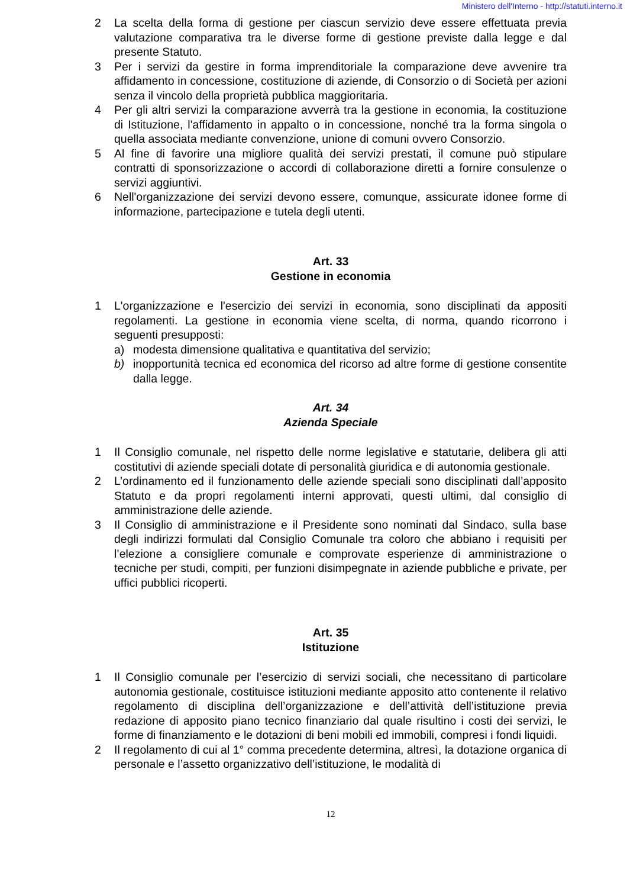Ministero dell'Interno - http://statuti.interno.it
2 La scelta della forma di gestione per ciascun servizio deve essere effettuata previa valutazione comparativa tra le diverse forme di gestione previste dalla legge e dal presente Statuto.
3 Per i servizi da gestire in forma imprenditoriale la comparazione deve avvenire tra affidamento in concessione, costituzione di aziende, di Consorzio o di Società per azioni senza il vincolo della proprietà pubblica maggioritaria.
4 Per gli altri servizi la comparazione avverrà tra la gestione in economia, la costituzione di Istituzione, l'affidamento in appalto o in concessione, nonché tra la forma singola o quella associata mediante convenzione, unione di comuni ovvero Consorzio.
5 Al fine di favorire una migliore qualità dei servizi prestati, il comune può stipulare contratti di sponsorizzazione o accordi di collaborazione diretti a fornire consulenze o servizi aggiuntivi.
6 Nell'organizzazione dei servizi devono essere, comunque, assicurate idonee forme di informazione, partecipazione e tutela degli utenti.
Art. 33
Gestione in economia
1 L'organizzazione e l'esercizio dei servizi in economia, sono disciplinati da appositi regolamenti. La gestione in economia viene scelta, di norma, quando ricorrono i seguenti presupposti:
a) modesta dimensione qualitativa e quantitativa del servizio;
b) inopportunità tecnica ed economica del ricorso ad altre forme di gestione consentite dalla legge.
Art. 34
Azienda Speciale
1 Il Consiglio comunale, nel rispetto delle norme legislative e statutarie, delibera gli atti costitutivi di aziende speciali dotate di personalità giuridica e di autonomia gestionale.
2 L’ordinamento ed il funzionamento delle aziende speciali sono disciplinati dall’apposito Statuto e da propri regolamenti interni approvati, questi ultimi, dal consiglio di amministrazione delle aziende.
3 Il Consiglio di amministrazione e il Presidente sono nominati dal Sindaco, sulla base degli indirizzi formulati dal Consiglio Comunale tra coloro che abbiano i requisiti per l’elezione a consigliere comunale e comprovate esperienze di amministrazione o tecniche per studi, compiti, per funzioni disimpegnate in aziende pubbliche e private, per uffici pubblici ricoperti.
Art. 35
Istituzione
1 Il Consiglio comunale per l’esercizio di servizi sociali, che necessitano di particolare autonomia gestionale, costituisce istituzioni mediante apposito atto contenente il relativo regolamento di disciplina dell’organizzazione e dell’attività dell’istituzione previa redazione di apposito piano tecnico finanziario dal quale risultino i costi dei servizi, le forme di finanziamento e le dotazioni di beni mobili ed immobili, compresi i fondi liquidi.
2 Il regolamento di cui al 1° comma precedente determina, altresì, la dotazione organica di personale e l’assetto organizzativo dell’istituzione, le modalità di
12